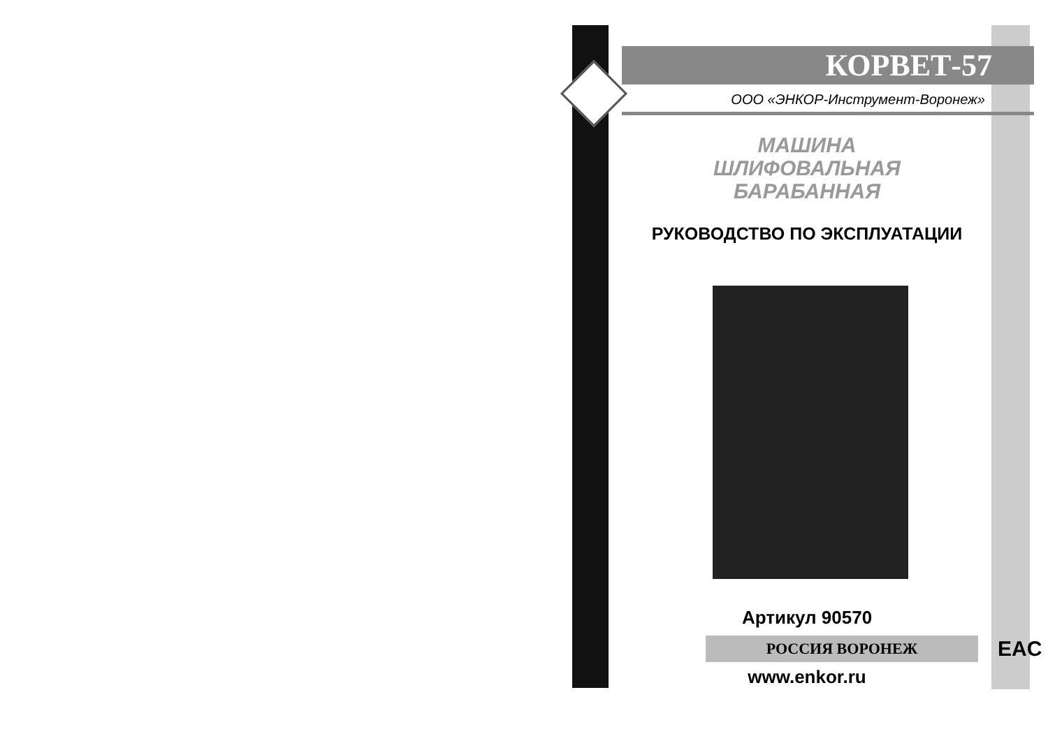КОРВЕТ-57
ООО «ЭНКОР-Инструмент-Воронеж»
МАШИНА
ШЛИФОВАЛЬНАЯ
БАРАБАННАЯ
РУКОВОДСТВО ПО ЭКСПЛУАТАЦИИ
Артикул 90570
РОССИЯ ВОРОНЕЖ
www.enkor.ru
EAC